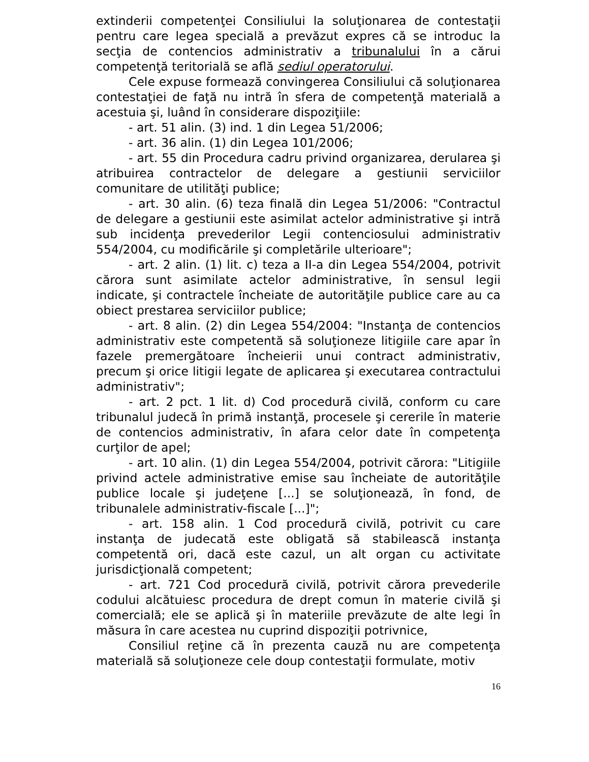extinderii competenţei Consiliului la soluţionarea de contestaţii pentru care legea specială a prevăzut expres că se introduc la secţia de contencios administrativ a tribunalului în a cărui competenţă teritorială se află sediul operatorului.
Cele expuse formează convingerea Consiliului că soluţionarea contestaţiei de faţă nu intră în sfera de competenţă materială a acestuia şi, luând în considerare dispoziţiile:
- art. 51 alin. (3) ind. 1 din Legea 51/2006;
- art. 36 alin. (1) din Legea 101/2006;
- art. 55 din Procedura cadru privind organizarea, derularea şi atribuirea contractelor de delegare a gestiunii serviciilor comunitare de utilităţi publice;
- art. 30 alin. (6) teza finală din Legea 51/2006: "Contractul de delegare a gestiunii este asimilat actelor administrative şi intră sub incidenţa prevederilor Legii contenciosului administrativ 554/2004, cu modificările şi completările ulterioare";
- art. 2 alin. (1) lit. c) teza a II-a din Legea 554/2004, potrivit cărora sunt asimilate actelor administrative, în sensul legii indicate, şi contractele încheiate de autorităţile publice care au ca obiect prestarea serviciilor publice;
- art. 8 alin. (2) din Legea 554/2004: "Instanţa de contencios administrativ este competentă să soluţioneze litigiile care apar în fazele premergătoare încheierii unui contract administrativ, precum şi orice litigii legate de aplicarea şi executarea contractului administrativ";
- art. 2 pct. 1 lit. d) Cod procedură civilă, conform cu care tribunalul judecă în primă instanţă, procesele şi cererile în materie de contencios administrativ, în afara celor date în competenţa curţilor de apel;
- art. 10 alin. (1) din Legea 554/2004, potrivit cărora: "Litigiile privind actele administrative emise sau încheiate de autorităţile publice locale şi judeţene [...] se soluţionează, în fond, de tribunalele administrativ-fiscale [...]";
- art. 158 alin. 1 Cod procedură civilă, potrivit cu care instanţa de judecată este obligată să stabilească instanţa competentă ori, dacă este cazul, un alt organ cu activitate jurisdicţională competent;
- art. 721 Cod procedură civilă, potrivit cărora prevederile codului alcătuiesc procedura de drept comun în materie civilă şi comercială; ele se aplică şi în materiile prevăzute de alte legi în măsura în care acestea nu cuprind dispoziţii potrivnice,
Consiliul reţine că în prezenta cauză nu are competenţa materială să soluţioneze cele doup contestaţii formulate, motiv
16